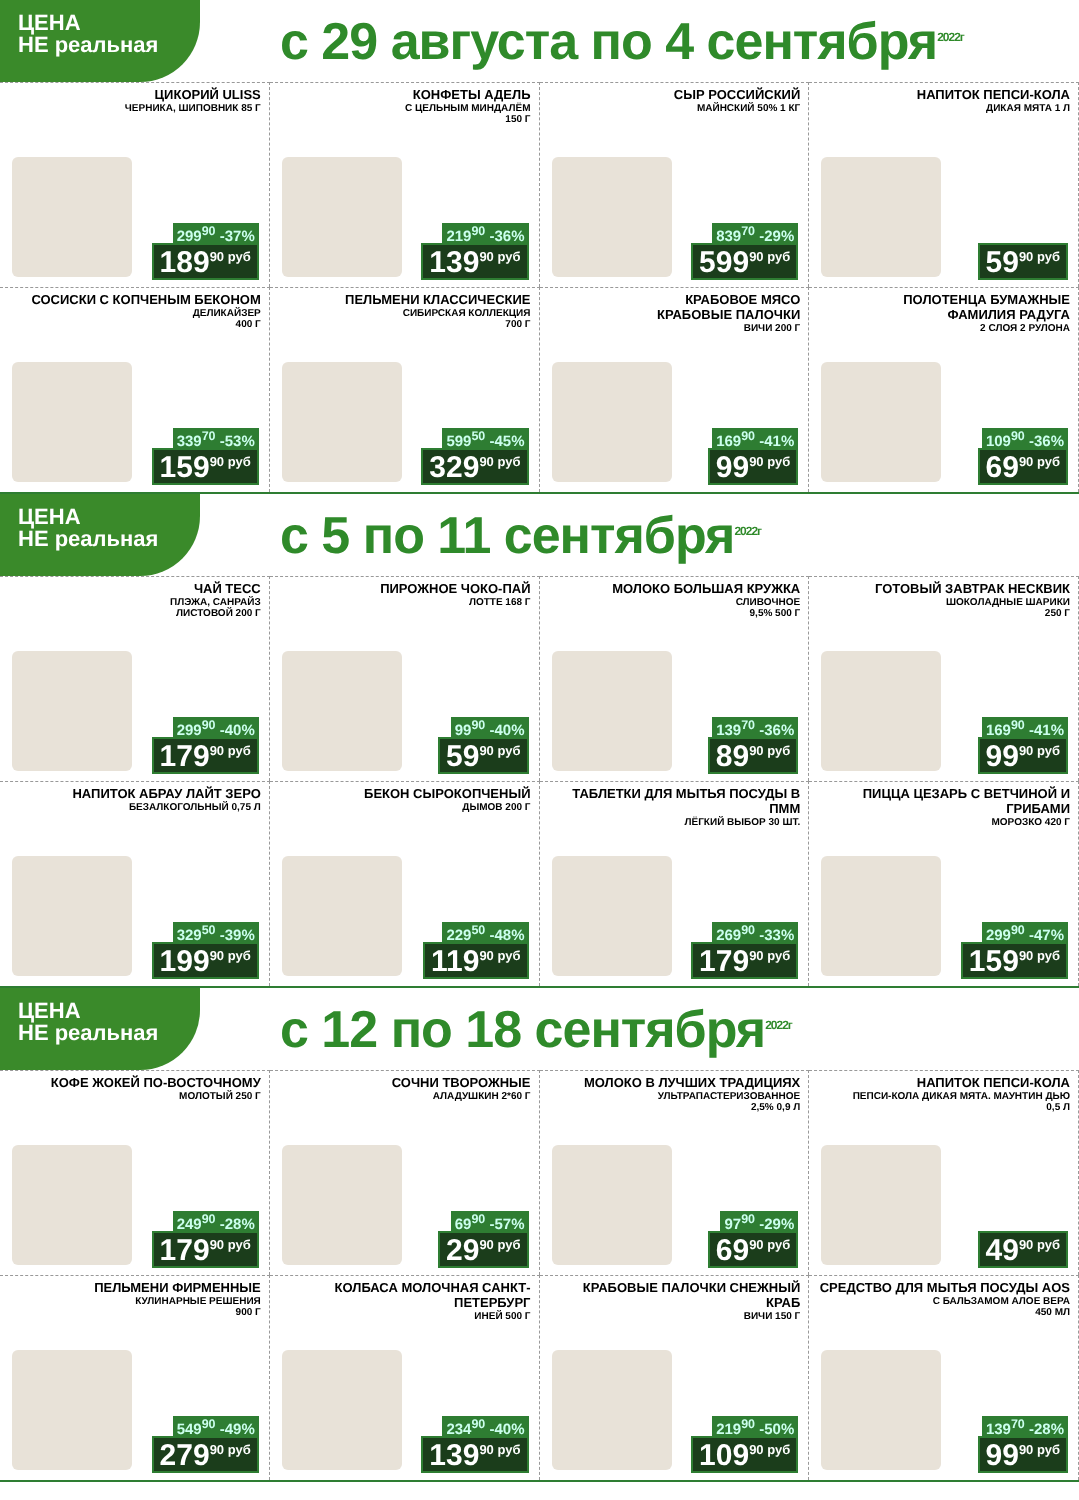ЦЕНА
НЕ реальная
с 29 августа по 4 сентября<sup>2022г</sup>
ЦИКОРИЙ ULISS
ЧЕРНИКА, ШИПОВНИК 85 Г
299<sup>90</sup> -37%
189<sup>90 руб</sup>
КОНФЕТЫ АДЕЛЬ
С ЦЕЛЬНЫМ МИНДАЛЁМ
150 Г
219<sup>90</sup> -36%
139<sup>90 руб</sup>
СЫР РОССИЙСКИЙ
МАЙНСКИЙ 50% 1 КГ
839<sup>70</sup> -29%
599<sup>90 руб</sup>
НАПИТОК ПЕПСИ-КОЛА
ДИКАЯ МЯТА 1 Л
59<sup>90 руб</sup>
СОСИСКИ С КОПЧЕНЫМ БЕКОНОМ
ДЕЛИКАЙЗЕР
400 Г
339<sup>70</sup> -53%
159<sup>90 руб</sup>
ПЕЛЬМЕНИ КЛАССИЧЕСКИЕ
СИБИРСКАЯ КОЛЛЕКЦИЯ
700 Г
599<sup>50</sup> -45%
329<sup>90 руб</sup>
КРАБОВОЕ МЯСО
КРАБОВЫЕ ПАЛОЧКИ
ВИЧИ 200 Г
169<sup>90</sup> -41%
99<sup>90 руб</sup>
ПОЛОТЕНЦА БУМАЖНЫЕ
ФАМИЛИЯ РАДУГА
2 СЛОЯ 2 РУЛОНА
109<sup>90</sup> -36%
69<sup>90 руб</sup>
ЦЕНА
НЕ реальная
с 5 по 11 сентября<sup>2022г</sup>
ЧАЙ ТЕСС
ПЛЭЖА, САНРАЙЗ
ЛИСТОВОЙ 200 Г
299<sup>90</sup> -40%
179<sup>90 руб</sup>
ПИРОЖНОЕ ЧОКО-ПАЙ
ЛОТТЕ 168 Г
99<sup>90</sup> -40%
59<sup>90 руб</sup>
МОЛОКО БОЛЬШАЯ КРУЖКА
СЛИВОЧНОЕ
9,5% 500 Г
139<sup>70</sup> -36%
89<sup>90 руб</sup>
ГОТОВЫЙ ЗАВТРАК НЕСКВИК
ШОКОЛАДНЫЕ ШАРИКИ
250 Г
169<sup>90</sup> -41%
99<sup>90 руб</sup>
НАПИТОК АБРАУ ЛАЙТ ЗЕРО
БЕЗАЛКОГОЛЬНЫЙ 0,75 Л
329<sup>50</sup> -39%
199<sup>90 руб</sup>
БЕКОН СЫРОКОПЧЕНЫЙ
ДЫМОВ 200 Г
229<sup>50</sup> -48%
119<sup>90 руб</sup>
ТАБЛЕТКИ ДЛЯ МЫТЬЯ ПОСУДЫ В ПММ
ЛЁГКИЙ ВЫБОР 30 ШТ.
269<sup>90</sup> -33%
179<sup>90 руб</sup>
ПИЦЦА ЦЕЗАРЬ С ВЕТЧИНОЙ И ГРИБАМИ
МОРОЗКО 420 Г
299<sup>90</sup> -47%
159<sup>90 руб</sup>
ЦЕНА
НЕ реальная
с 12 по 18 сентября<sup>2022г</sup>
КОФЕ ЖОКЕЙ ПО-ВОСТОЧНОМУ
МОЛОТЫЙ 250 Г
249<sup>90</sup> -28%
179<sup>90 руб</sup>
СОЧНИ ТВОРОЖНЫЕ
АЛАДУШКИН 2*60 Г
69<sup>90</sup> -57%
29<sup>90 руб</sup>
МОЛОКО В ЛУЧШИХ ТРАДИЦИЯХ
УЛЬТРАПАСТЕРИЗОВАННОЕ
2,5% 0,9 Л
97<sup>90</sup> -29%
69<sup>90 руб</sup>
НАПИТОК ПЕПСИ-КОЛА
ПЕПСИ-КОЛА ДИКАЯ МЯТА. МАУНТИН ДЬЮ
0,5 Л
49<sup>90 руб</sup>
ПЕЛЬМЕНИ ФИРМЕННЫЕ
КУЛИНАРНЫЕ РЕШЕНИЯ
900 Г
549<sup>90</sup> -49%
279<sup>90 руб</sup>
КОЛБАСА МОЛОЧНАЯ САНКТ-ПЕТЕРБУРГ
ИНЕЙ 500 Г
234<sup>90</sup> -40%
139<sup>90 руб</sup>
КРАБОВЫЕ ПАЛОЧКИ СНЕЖНЫЙ КРАБ
ВИЧИ 150 Г
219<sup>90</sup> -50%
109<sup>90 руб</sup>
СРЕДСТВО ДЛЯ МЫТЬЯ ПОСУДЫ AOS
С БАЛЬЗАМОМ АЛОЕ ВЕРА
450 МЛ
139<sup>70</sup> -28%
99<sup>90 руб</sup>